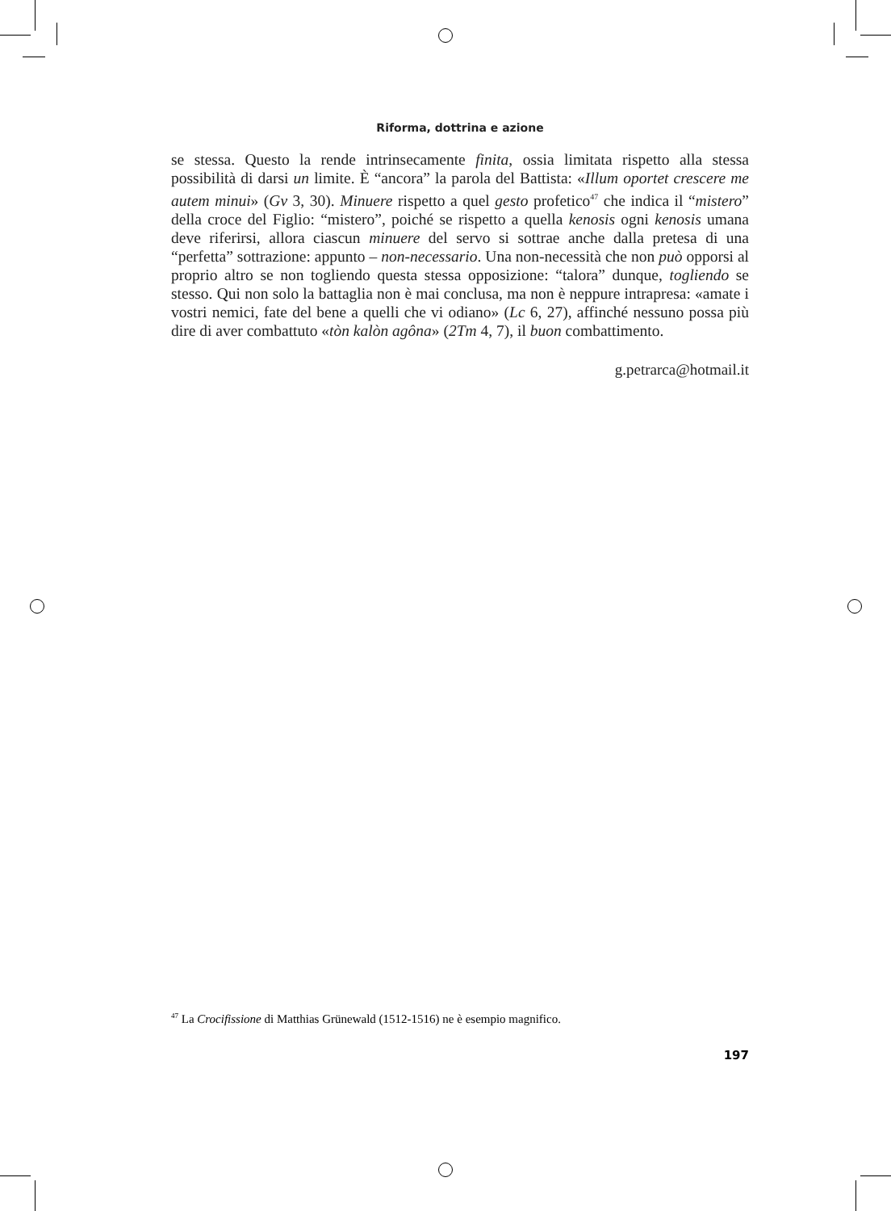Riforma, dottrina e azione
se stessa. Questo la rende intrinsecamente finita, ossia limitata rispetto alla stessa possibilità di darsi un limite. È “ancora” la parola del Battista: «Illum oportet crescere me autem minui» (Gv 3, 30). Minuere rispetto a quel gesto profetico<sup>47</sup> che indica il “mistero” della croce del Figlio: “mistero”, poiché se rispetto a quella kenosis ogni kenosis umana deve riferirsi, allora ciascun minuere del servo si sottrae anche dalla pretesa di una “perfetta” sottrazione: appunto – non-necessario. Una non-necessità che non può opporsi al proprio altro se non togliendo questa stessa opposizione: “talora” dunque, togliendo se stesso. Qui non solo la battaglia non è mai conclusa, ma non è neppure intrapresa: «amate i vostri nemici, fate del bene a quelli che vi odiano» (Lc 6, 27), affinché nessuno possa più dire di aver combattuto «tòn kalòn agôna» (2Tm 4, 7), il buon combattimento.
g.petrarca@hotmail.it
<sup>47</sup> La Crocifissione di Matthias Grünewald (1512-1516) ne è esempio magnifico.
197